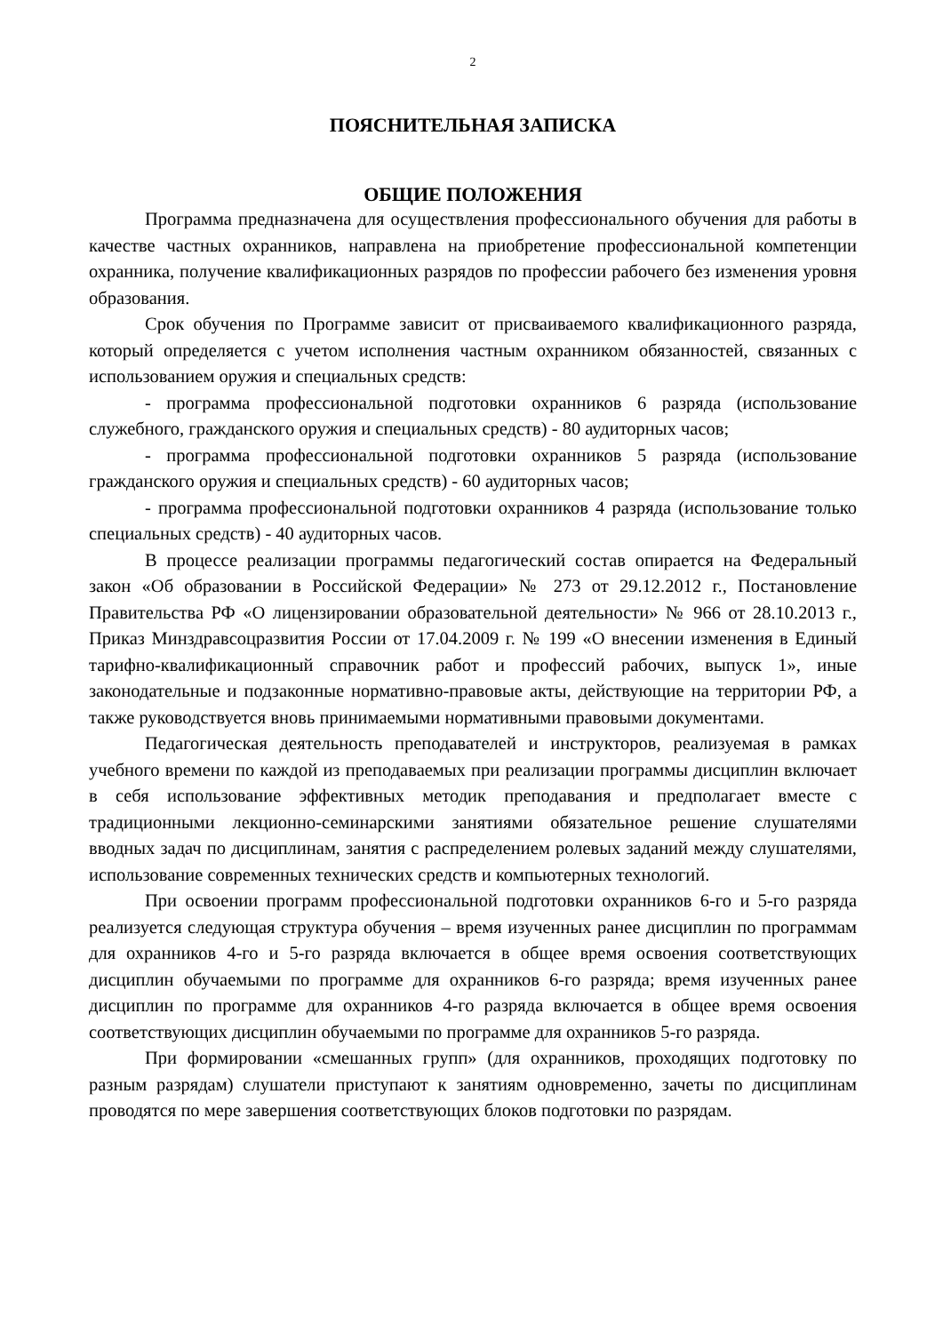2
ПОЯСНИТЕЛЬНАЯ ЗАПИСКА
ОБЩИЕ ПОЛОЖЕНИЯ
Программа предназначена для осуществления профессионального обучения для работы в качестве частных охранников, направлена на приобретение профессиональной компетенции охранника, получение квалификационных разрядов по профессии рабочего без изменения уровня образования.
Срок обучения по Программе зависит от присваиваемого квалификационного разряда, который определяется с учетом исполнения частным охранником обязанностей, связанных с использованием оружия и специальных средств:
- программа профессиональной подготовки охранников 6 разряда (использование служебного, гражданского оружия и специальных средств) - 80 аудиторных часов;
- программа профессиональной подготовки охранников 5 разряда (использование гражданского оружия и специальных средств) - 60 аудиторных часов;
- программа профессиональной подготовки охранников 4 разряда (использование только специальных средств) - 40 аудиторных часов.
В процессе реализации программы педагогический состав опирается на Федеральный закон «Об образовании в Российской Федерации» № 273 от 29.12.2012 г., Постановление Правительства РФ «О лицензировании образовательной деятельности» № 966 от 28.10.2013 г., Приказ Минздравсоцразвития России от 17.04.2009 г. № 199 «О внесении изменения в Единый тарифно-квалификационный справочник работ и профессий рабочих, выпуск 1», иные законодательные и подзаконные нормативно-правовые акты, действующие на территории РФ, а также руководствуется вновь принимаемыми нормативными правовыми документами.
Педагогическая деятельность преподавателей и инструкторов, реализуемая в рамках учебного времени по каждой из преподаваемых при реализации программы дисциплин включает в себя использование эффективных методик преподавания и предполагает вместе с традиционными лекционно-семинарскими занятиями обязательное решение слушателями вводных задач по дисциплинам, занятия с распределением ролевых заданий между слушателями, использование современных технических средств и компьютерных технологий.
При освоении программ профессиональной подготовки охранников 6-го и 5-го разряда реализуется следующая структура обучения – время изученных ранее дисциплин по программам для охранников 4-го и 5-го разряда включается в общее время освоения соответствующих дисциплин обучаемыми по программе для охранников 6-го разряда; время изученных ранее дисциплин по программе для охранников 4-го разряда включается в общее время освоения соответствующих дисциплин обучаемыми по программе для охранников 5-го разряда.
При формировании «смешанных групп» (для охранников, проходящих подготовку по разным разрядам) слушатели приступают к занятиям одновременно, зачеты по дисциплинам проводятся по мере завершения соответствующих блоков подготовки по разрядам.